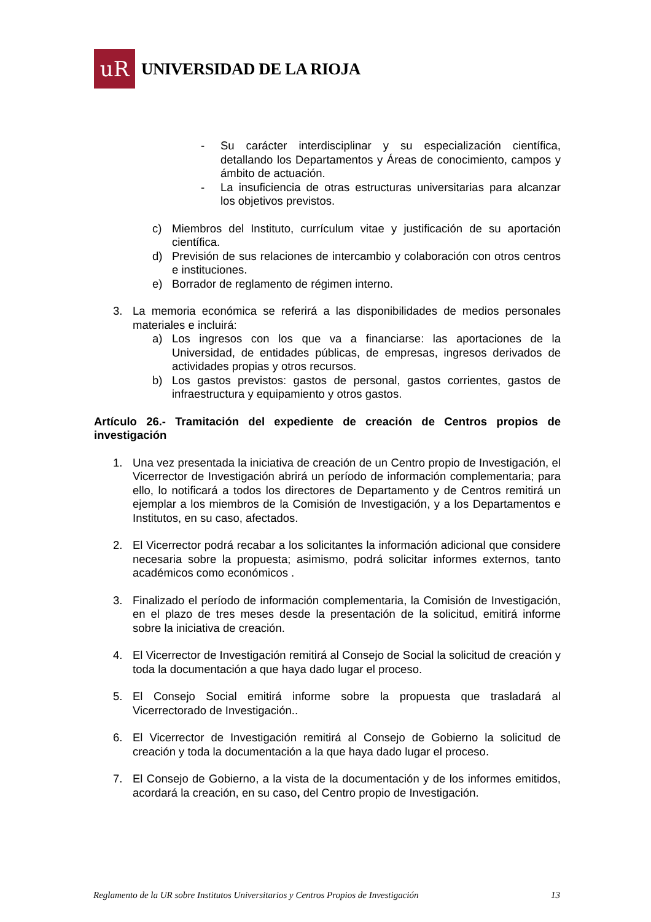uR
UNIVERSIDAD DE LA RIOJA
- Su carácter interdisciplinar y su especialización científica, detallando los Departamentos y Áreas de conocimiento, campos y ámbito de actuación.
- La insuficiencia de otras estructuras universitarias para alcanzar los objetivos previstos.
c) Miembros del Instituto, currículum vitae y justificación de su aportación científica.
d) Previsión de sus relaciones de intercambio y colaboración con otros centros e instituciones.
e) Borrador de reglamento de régimen interno.
3. La memoria económica se referirá a las disponibilidades de medios personales materiales e incluirá:
a) Los ingresos con los que va a financiarse: las aportaciones de la Universidad, de entidades públicas, de empresas, ingresos derivados de actividades propias y otros recursos.
b) Los gastos previstos: gastos de personal, gastos corrientes, gastos de infraestructura y equipamiento y otros gastos.
Artículo 26.- Tramitación del expediente de creación de Centros propios de investigación
1. Una vez presentada la iniciativa de creación de un Centro propio de Investigación, el Vicerrector de Investigación abrirá un período de información complementaria; para ello, lo notificará a todos los directores de Departamento y de Centros remitirá un ejemplar a los miembros de la Comisión de Investigación, y a los Departamentos e Institutos, en su caso, afectados.
2. El Vicerrector podrá recabar a los solicitantes la información adicional que considere necesaria sobre la propuesta; asimismo, podrá solicitar informes externos, tanto académicos como económicos .
3. Finalizado el período de información complementaria, la Comisión de Investigación, en el plazo de tres meses desde la presentación de la solicitud, emitirá informe sobre la iniciativa de creación.
4. El Vicerrector de Investigación remitirá al Consejo de Social la solicitud de creación y toda la documentación a que haya dado lugar el proceso.
5. El Consejo Social emitirá informe sobre la propuesta que trasladará al Vicerrectorado de Investigación..
6. El Vicerrector de Investigación remitirá al Consejo de Gobierno la solicitud de creación y toda la documentación a la que haya dado lugar el proceso.
7. El Consejo de Gobierno, a la vista de la documentación y de los informes emitidos, acordará la creación, en su caso, del Centro propio de Investigación.
Reglamento de la UR sobre Institutos Universitarios y Centros Propios de Investigación 13